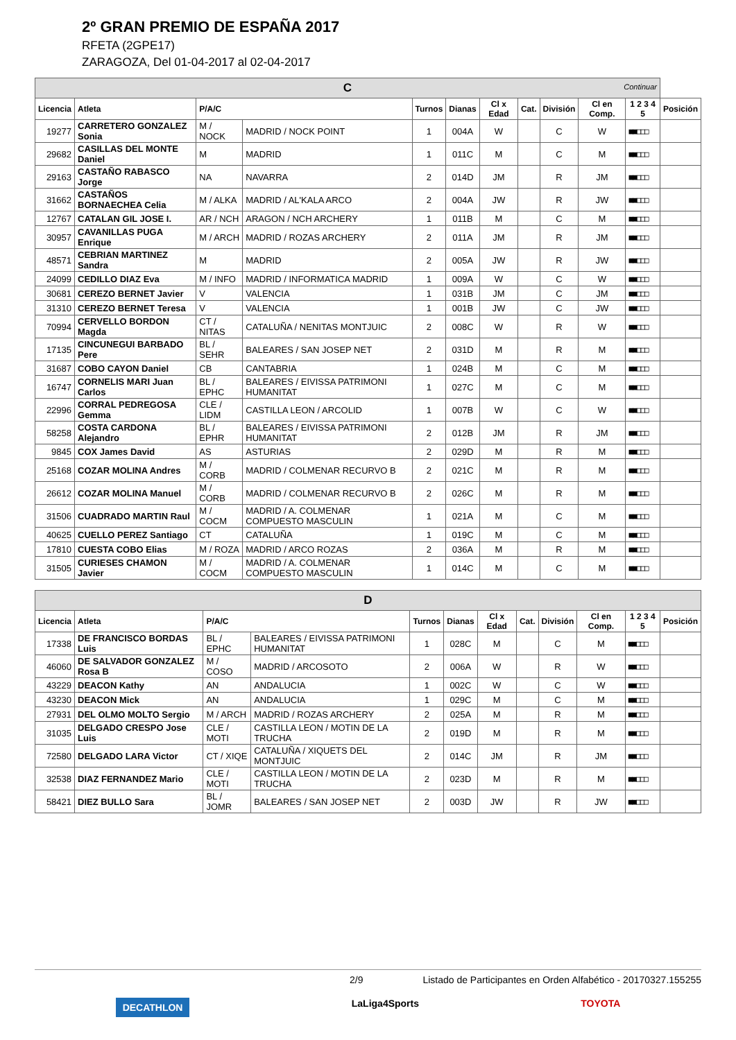2º GRAN PREMIO DE ESPAÑA 2017
RFETA (2GPE17)
ZARAGOZA, Del 01-04-2017 al 02-04-2017
| C Continuar | | | | | | | | | | | |
| Licencia | Atleta | P/A/C | | Turnos | Dianas | Cl x Edad | Cat. | División | Cl en Comp. | 1 2 3 4 5 | Posición |
| 19277 | CARRETERO GONZALEZ Sonia | M / NOCK | MADRID / NOCK POINT | 1 | 004A | W | | C | W | ■■□□□ | |
| 29682 | CASILLAS DEL MONTE Daniel | M | MADRID | 1 | 011C | M | | C | M | ■■□□□ | |
| 29163 | CASTAÑO RABASCO Jorge | NA | NAVARRA | 2 | 014D | JM | | R | JM | ■■□□□ | |
| 31662 | CASTAÑOS BORNAECHEA Celia | M / ALKA | MADRID / AL'KALA ARCO | 2 | 004A | JW | | R | JW | ■■□□□ | |
| 12767 | CATALAN GIL JOSE I. | AR / NCH | ARAGON / NCH ARCHERY | 1 | 011B | M | | C | M | ■■□□□ | |
| 30957 | CAVANILLAS PUGA Enrique | M / ARCH | MADRID / ROZAS ARCHERY | 2 | 011A | JM | | R | JM | ■■□□□ | |
| 48571 | CEBRIAN MARTINEZ Sandra | M | MADRID | 2 | 005A | JW | | R | JW | ■■□□□ | |
| 24099 | CEDILLO DIAZ Eva | M / INFO | MADRID / INFORMATICA MADRID | 1 | 009A | W | | C | W | ■■□□□ | |
| 30681 | CEREZO BERNET Javier | V | VALENCIA | 1 | 031B | JM | | C | JM | ■■□□□ | |
| 31310 | CEREZO BERNET Teresa | V | VALENCIA | 1 | 001B | JW | | C | JW | ■■□□□ | |
| 70994 | CERVELLO BORDON Magda | CT / NITAS | CATALUÑA / NENITAS MONTJUIC | 2 | 008C | W | | R | W | ■■□□□ | |
| 17135 | CINCUNEGUI BARBADO Pere | BL / SEHR | BALEARES / SAN JOSEP NET | 2 | 031D | M | | R | M | ■■□□□ | |
| 31687 | COBO CAYON Daniel | CB | CANTABRIA | 1 | 024B | M | | C | M | ■■□□□ | |
| 16747 | CORNELIS MARI Juan Carlos | BL / EPHC | BALEARES / EIVISSA PATRIMONI HUMANITAT | 1 | 027C | M | | C | M | ■■□□□ | |
| 22996 | CORRAL PEDREGOSA Gemma | CLE / LIDM | CASTILLA LEON / ARCOLID | 1 | 007B | W | | C | W | ■■□□□ | |
| 58258 | COSTA CARDONA Alejandro | BL / EPHR | BALEARES / EIVISSA PATRIMONI HUMANITAT | 2 | 012B | JM | | R | JM | ■■□□□ | |
| 9845 | COX James David | AS | ASTURIAS | 2 | 029D | M | | R | M | ■■□□□ | |
| 25168 | COZAR MOLINA Andres | M / CORB | MADRID / COLMENAR RECURVO B | 2 | 021C | M | | R | M | ■■□□□ | |
| 26612 | COZAR MOLINA Manuel | M / CORB | MADRID / COLMENAR RECURVO B | 2 | 026C | M | | R | M | ■■□□□ | |
| 31506 | CUADRADO MARTIN Raul | M / COCM | MADRID / A. COLMENAR COMPUESTO MASCULIN | 1 | 021A | M | | C | M | ■■□□□ | |
| 40625 | CUELLO PEREZ Santiago | CT | CATALUÑA | 1 | 019C | M | | C | M | ■■□□□ | |
| 17810 | CUESTA COBO Elias | M / ROZA | MADRID / ARCO ROZAS | 2 | 036A | M | | R | M | ■■□□□ | |
| 31505 | CURIESES CHAMON Javier | M / COCM | MADRID / A. COLMENAR COMPUESTO MASCULIN | 1 | 014C | M | | C | M | ■■□□□ | |
| D | | | | | | | | | | | |
| Licencia | Atleta | P/A/C | | Turnos | Dianas | Cl x Edad | Cat. | División | Cl en Comp. | 1 2 3 4 5 | Posición |
| 17338 | DE FRANCISCO BORDAS Luis | BL / EPHC | BALEARES / EIVISSA PATRIMONI HUMANITAT | 1 | 028C | M | | C | M | ■■□□□ | |
| 46060 | DE SALVADOR GONZALEZ Rosa B | M / COSO | MADRID / ARCOSOTO | 2 | 006A | W | | R | W | ■■□□□ | |
| 43229 | DEACON Kathy | AN | ANDALUCIA | 1 | 002C | W | | C | W | ■■□□□ | |
| 43230 | DEACON Mick | AN | ANDALUCIA | 1 | 029C | M | | C | M | ■■□□□ | |
| 27931 | DEL OLMO MOLTO Sergio | M / ARCH | MADRID / ROZAS ARCHERY | 2 | 025A | M | | R | M | ■■□□□ | |
| 31035 | DELGADO CRESPO Jose Luis | CLE / MOTI | CASTILLA LEON / MOTIN DE LA TRUCHA | 2 | 019D | M | | R | M | ■■□□□ | |
| 72580 | DELGADO LARA Victor | CT / XIQE | CATALUÑA / XIQUETS DEL MONTJUIC | 2 | 014C | JM | | R | JM | ■■□□□ | |
| 32538 | DIAZ FERNANDEZ Mario | CLE / MOTI | CASTILLA LEON / MOTIN DE LA TRUCHA | 2 | 023D | M | | R | M | ■■□□□ | |
| 58421 | DIEZ BULLO Sara | BL / JOMR | BALEARES / SAN JOSEP NET | 2 | 003D | JW | | R | JW | ■■□□□ | |
2/9 Listado de Participantes en Orden Alfabético - 20170327.155255
DECATHLON LaLiga4Sports TOYOTA